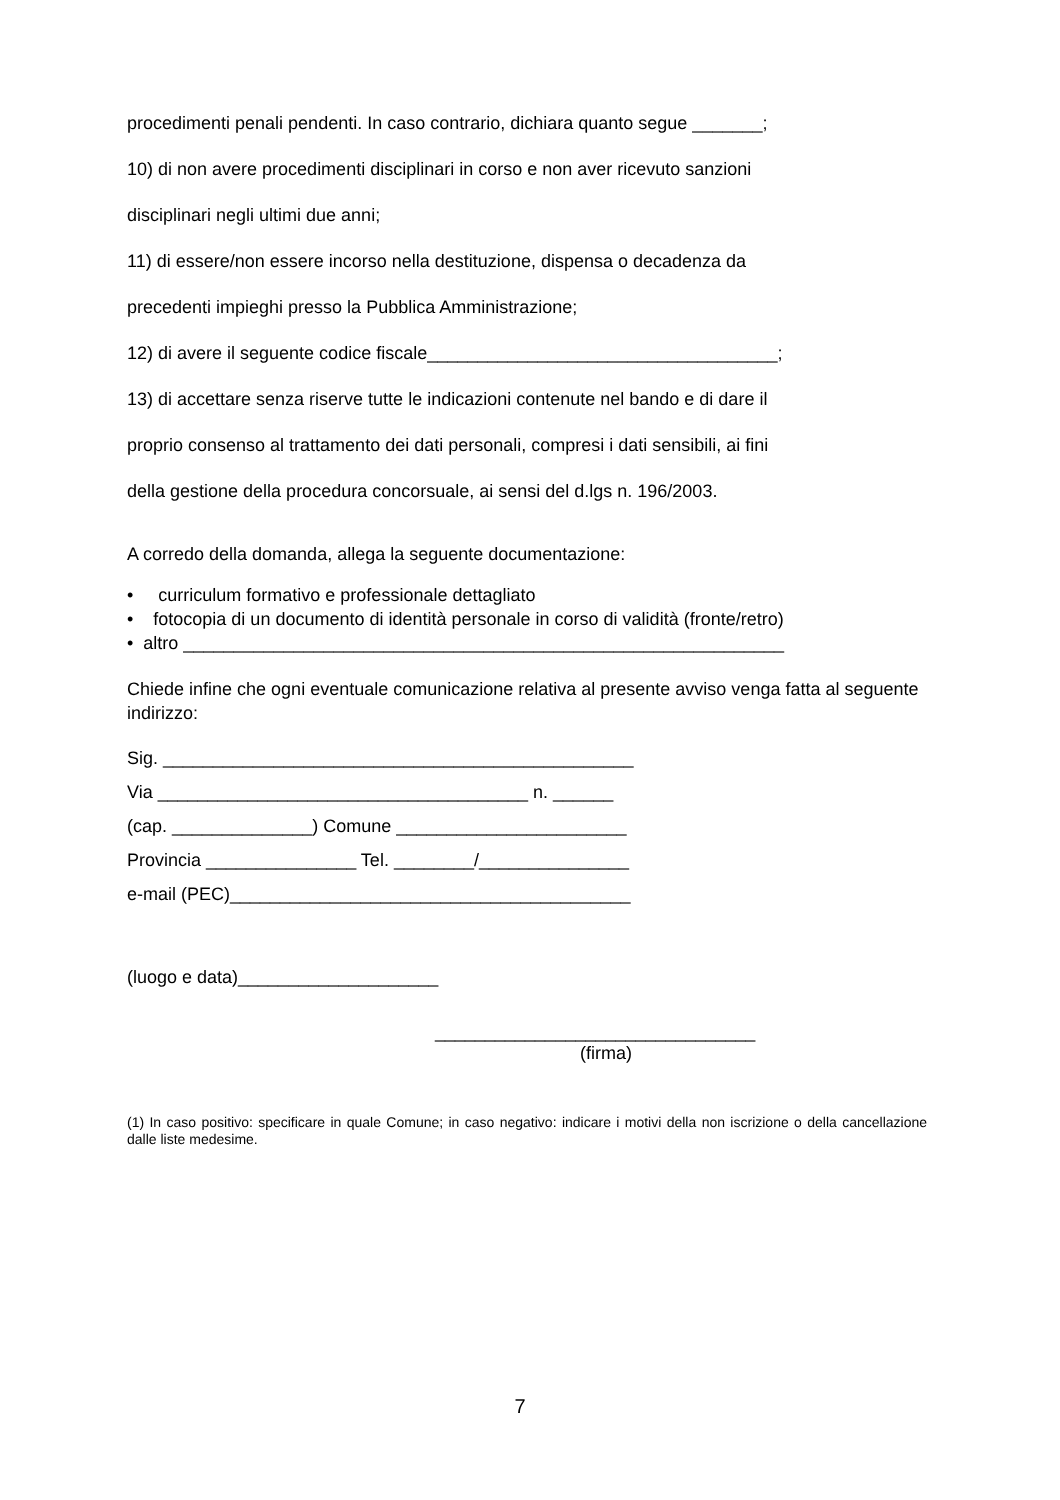procedimenti penali pendenti. In caso contrario, dichiara quanto segue _______;
10) di non avere procedimenti disciplinari in corso e non aver ricevuto sanzioni
disciplinari negli ultimi due anni;
11) di essere/non essere incorso nella destituzione, dispensa o decadenza da
precedenti impieghi presso la Pubblica Amministrazione;
12) di avere il seguente codice fiscale___________________________________;
13) di accettare senza riserve tutte le indicazioni contenute nel bando e di dare il
proprio consenso al trattamento dei dati personali, compresi i dati sensibili, ai fini
della gestione della procedura concorsuale, ai sensi del d.lgs n. 196/2003.
A corredo della domanda, allega la seguente documentazione:
• curriculum formativo e professionale dettagliato
• fotocopia di un documento di identità personale in corso di validità (fronte/retro)
• altro ____________________________________________________________
Chiede infine che ogni eventuale comunicazione relativa al presente avviso venga fatta al seguente indirizzo:
Sig. _______________________________________________
Via _____________________________________ n. ______
(cap. ______________) Comune _______________________
Provincia _______________ Tel. ________/_______________
e-mail (PEC)________________________________________
(luogo e data)____________________
________________________________
(firma)
(1) In caso positivo: specificare in quale Comune; in caso negativo: indicare i motivi della non iscrizione o della cancellazione dalle liste medesime.
7